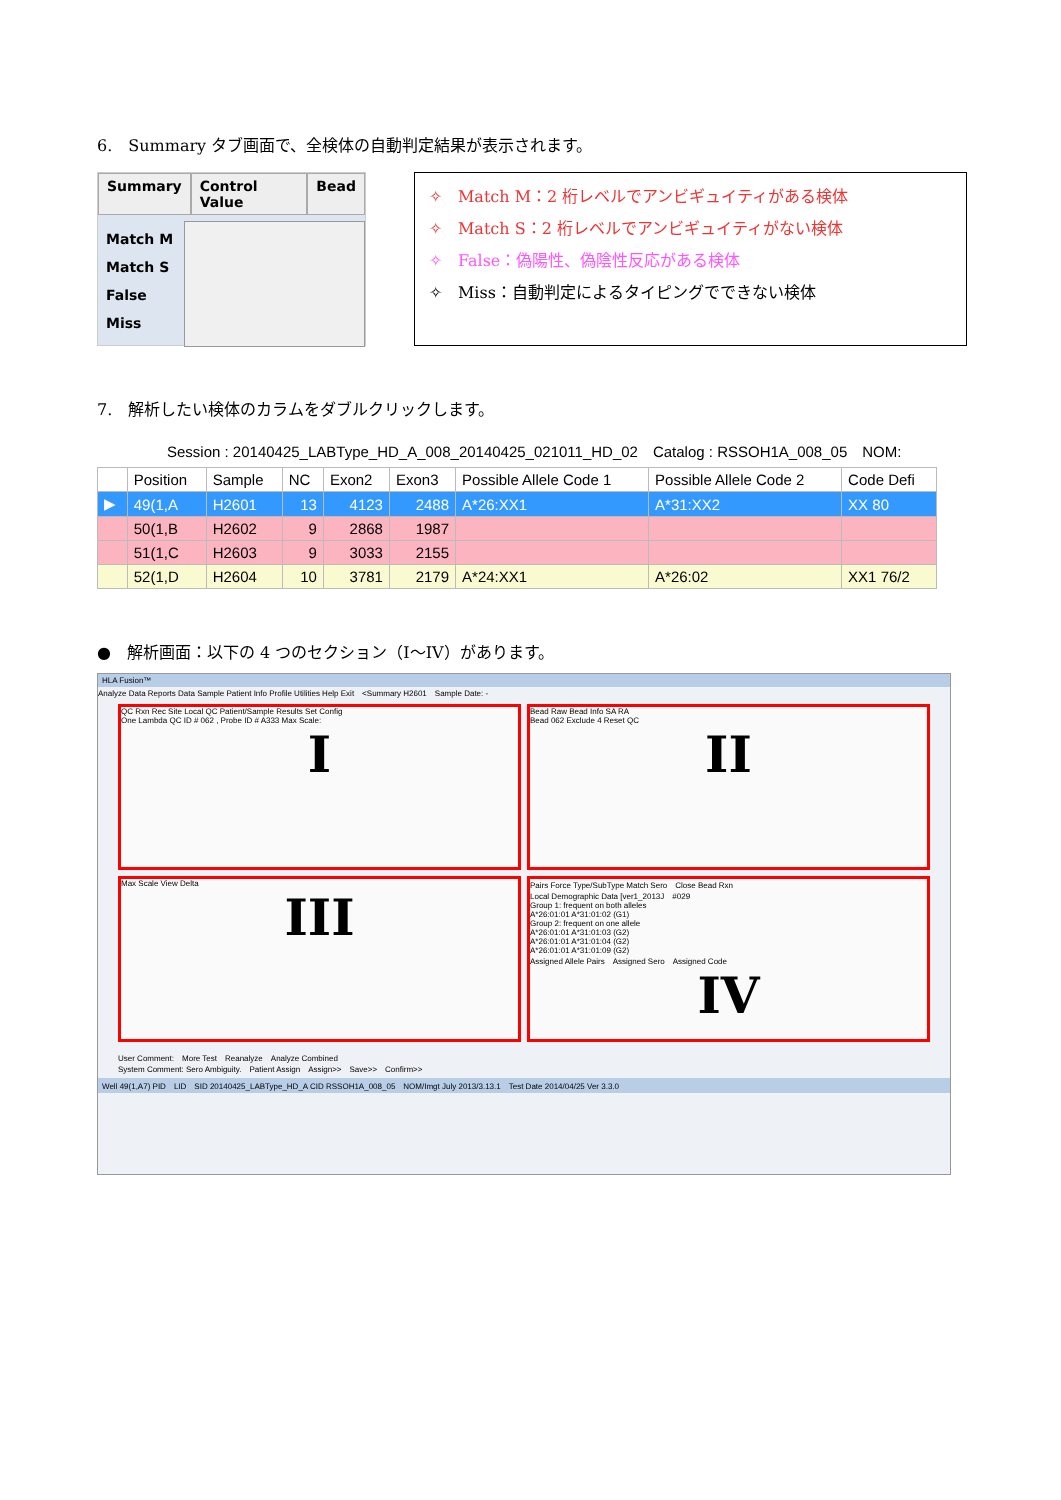6.　Summary タブ画面で、全検体の自動判定結果が表示されます。
Summary Control Value Bead
Match M
Match S
False
Miss
✧　Match M：2 桁レベルでアンビギュイティがある検体
✧　Match S：2 桁レベルでアンビギュイティがない検体
✧　False：偽陽性、偽陰性反応がある検体
✧　Miss：自動判定によるタイピングでできない検体
7.　解析したい検体のカラムをダブルクリックします。
Session : 20140425_LABType_HD_A_008_20140425_021011_HD_02　Catalog : RSSOH1A_008_05　NOM:
| | Position | Sample | NC | Exon2 | Exon3 | Possible Allele Code 1 | Possible Allele Code 2 | Code Defi |
| --- | --- | --- | --- | --- | --- | --- | --- | --- |
| ▶ | 49(1,A | H2601 | 13 | 4123 | 2488 | A*26:XX1 | A*31:XX2 | XX 80 |
| | 50(1,B | H2602 | 9 | 2868 | 1987 | | | |
| | 51(1,C | H2603 | 9 | 3033 | 2155 | | | |
| | 52(1,D | H2604 | 10 | 3781 | 2179 | A*24:XX1 | A*26:02 | XX1 76/2 |
●　解析画面：以下の 4 つのセクション（I〜IV）があります。
HLA Fusion™
Analyze Data Reports Data Sample Patient Info Profile Utilities Help Exit　<Summary H2601　Sample Date: -
QC Rxn Rec Site Local QC Patient/Sample Results Set Config
One Lambda QC ID # 062 , Probe ID # A333 Max Scale:
I
Bead Raw Bead Info SA RA
Bead 062 Exclude 4 Reset QC
II
Max Scale View Delta
III
Pairs Force Type/SubType Match Sero　Close Bead Rxn
Local Demographic Data [ver1_2013J　#029
Group 1: frequent on both alleles
A*26:01:01 A*31:01:02 (G1)
Group 2: frequent on one allele
A*26:01:01 A*31:01:03 (G2)
A*26:01:01 A*31:01:04 (G2)
A*26:01:01 A*31:01:09 (G2)
Assigned Allele Pairs　Assigned Sero　Assigned Code
IV
User Comment:　More Test　Reanalyze　Analyze Combined
System Comment: Sero Ambiguity.　Patient Assign　Assign>>　Save>>　Confirm>>
Well 49(1,A7) PID　LID　SID 20140425_LABType_HD_A CID RSSOH1A_008_05　NOM/Imgt July 2013/3.13.1　Test Date 2014/04/25 Ver 3.3.0